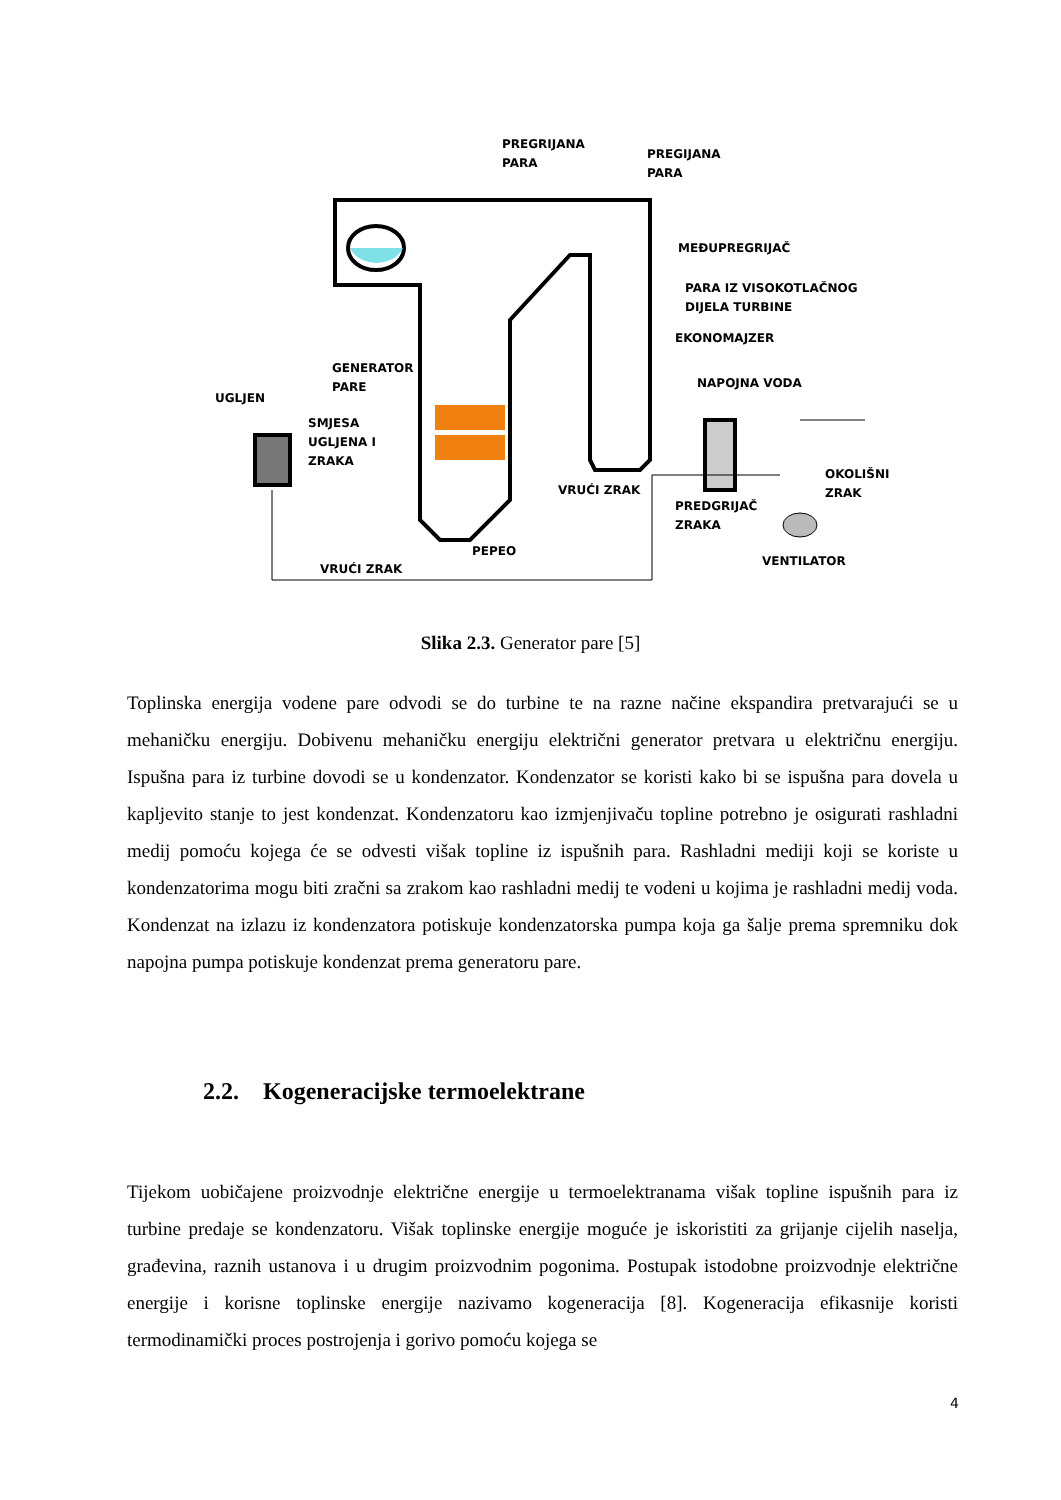PREGRIJANA
PARA
PREGIJANA
PARA
MEĐUPREGRIJAČ
PARA IZ VISOKOTLAČNOG
DIJELA TURBINE
EKONOMAJZER
NAPOJNA VODA
GENERATOR
PARE
UGLJEN
SMJESA
UGLJENA I
ZRAKA
VRUĆI ZRAK
PREDGRIJAČ
ZRAKA
OKOLIŠNI
ZRAK
VENTILATOR
PEPEO
VRUĆI ZRAK
Slika 2.3. Generator pare [5]
Toplinska energija vodene pare odvodi se do turbine te na razne načine ekspandira pretvarajući se u mehaničku energiju. Dobivenu mehaničku energiju električni generator pretvara u električnu energiju. Ispušna para iz turbine dovodi se u kondenzator. Kondenzator se koristi kako bi se ispušna para dovela u kapljevito stanje to jest kondenzat. Kondenzatoru kao izmjenjivaču topline potrebno je osigurati rashladni medij pomoću kojega će se odvesti višak topline iz ispušnih para. Rashladni mediji koji se koriste u kondenzatorima mogu biti zračni sa zrakom kao rashladni medij te vodeni u kojima je rashladni medij voda. Kondenzat na izlazu iz kondenzatora potiskuje kondenzatorska pumpa koja ga šalje prema spremniku dok napojna pumpa potiskuje kondenzat prema generatoru pare.
2.2. Kogeneracijske termoelektrane
Tijekom uobičajene proizvodnje električne energije u termoelektranama višak topline ispušnih para iz turbine predaje se kondenzatoru. Višak toplinske energije moguće je iskoristiti za grijanje cijelih naselja, građevina, raznih ustanova i u drugim proizvodnim pogonima. Postupak istodobne proizvodnje električne energije i korisne toplinske energije nazivamo kogeneracija [8]. Kogeneracija efikasnije koristi termodinamički proces postrojenja i gorivo pomoću kojega se
4